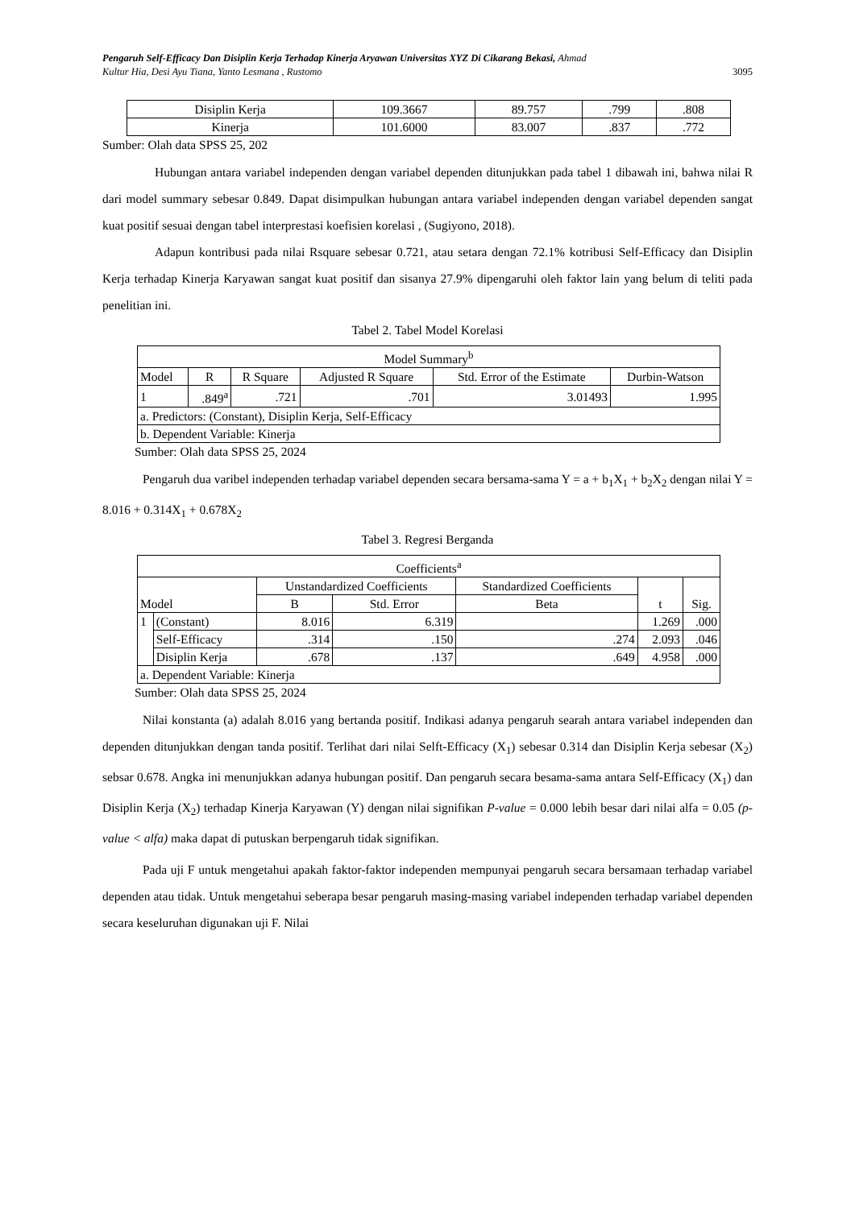Pengaruh Self-Efficacy Dan Disiplin Kerja Terhadap Kinerja Aryawan Universitas XYZ Di Cikarang Bekasi, Ahmad
Kultur Hia, Desi Ayu Tiana, Yanto Lesmana , Rustomo 3095
| Disiplin Kerja | 109.3667 | 89.757 | .799 | .808 |
| Kinerja | 101.6000 | 83.007 | .837 | .772 |
Sumber: Olah data SPSS 25, 202
Hubungan antara variabel independen dengan variabel dependen ditunjukkan pada tabel 1 dibawah ini, bahwa nilai R dari model summary sebesar 0.849. Dapat disimpulkan hubungan antara variabel independen dengan variabel dependen sangat kuat positif sesuai dengan tabel interprestasi koefisien korelasi , (Sugiyono, 2018).
Adapun kontribusi pada nilai Rsquare sebesar 0.721, atau setara dengan 72.1% kotribusi Self-Efficacy dan Disiplin Kerja terhadap Kinerja Karyawan sangat kuat positif dan sisanya 27.9% dipengaruhi oleh faktor lain yang belum di teliti pada penelitian ini.
Tabel 2. Tabel Model Korelasi
| Model Summary<sup>b</sup> | | | | | |
| --- | --- | --- | --- | --- | --- |
| Model | R | R Square | Adjusted R Square | Std. Error of the Estimate | Durbin-Watson |
| 1 | .849<sup>a</sup> | .721 | .701 | 3.01493 | 1.995 |
| a. Predictors: (Constant), Disiplin Kerja, Self-Efficacy | | | | | |
| b. Dependent Variable: Kinerja | | | | | |
Sumber: Olah data SPSS 25, 2024
Pengaruh dua varibel independen terhadap variabel dependen secara bersama-sama Y = a + b<sub>1</sub>X<sub>1</sub> + b<sub>2</sub>X<sub>2</sub> dengan nilai Y = 8.016 + 0.314X<sub>1</sub> + 0.678X<sub>2</sub>
Tabel 3. Regresi Berganda
| Coefficients<sup>a</sup> | | | | | | |
| --- | --- | --- | --- | --- | --- | --- |
| Model | | Unstandardized Coefficients | | Standardized Coefficients | t | Sig. |
| | | B | Std. Error | Beta | | |
| 1 | (Constant) | 8.016 | 6.319 | | 1.269 | .000 |
| | Self-Efficacy | .314 | .150 | .274 | 2.093 | .046 |
| | Disiplin Kerja | .678 | .137 | .649 | 4.958 | .000 |
| a. Dependent Variable: Kinerja | | | | | | |
Sumber: Olah data SPSS 25, 2024
Nilai konstanta (a) adalah 8.016 yang bertanda positif. Indikasi adanya pengaruh searah antara variabel independen dan dependen ditunjukkan dengan tanda positif. Terlihat dari nilai Selft-Efficacy (X<sub>1</sub>) sebesar 0.314 dan Disiplin Kerja sebesar (X<sub>2</sub>) sebsar 0.678. Angka ini menunjukkan adanya hubungan positif. Dan pengaruh secara besama-sama antara Self-Efficacy (X<sub>1</sub>) dan Disiplin Kerja (X<sub>2</sub>) terhadap Kinerja Karyawan (Y) dengan nilai signifikan P-value = 0.000 lebih besar dari nilai alfa = 0.05 (p-value < alfa) maka dapat di putuskan berpengaruh tidak signifikan.
Pada uji F untuk mengetahui apakah faktor-faktor independen mempunyai pengaruh secara bersamaan terhadap variabel dependen atau tidak. Untuk mengetahui seberapa besar pengaruh masing-masing variabel independen terhadap variabel dependen secara keseluruhan digunakan uji F. Nilai